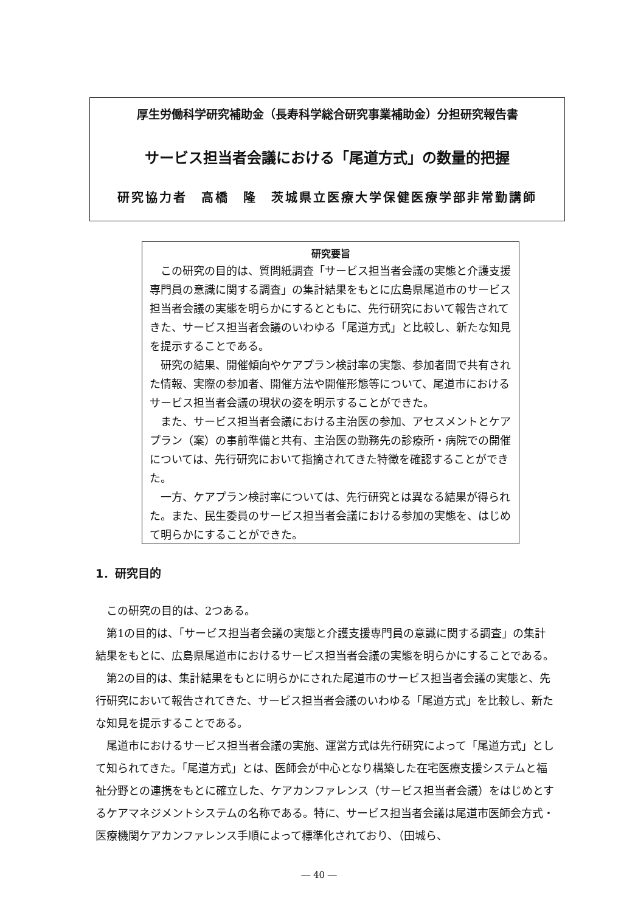厚生労働科学研究補助金（長寿科学総合研究事業補助金）分担研究報告書
サービス担当者会議における「尾道方式」の数量的把握
研究協力者　高橋　隆　茨城県立医療大学保健医療学部非常勤講師
研究要旨
この研究の目的は、質問紙調査「サービス担当者会議の実態と介護支援専門員の意識に関する調査」の集計結果をもとに広島県尾道市のサービス担当者会議の実態を明らかにするとともに、先行研究において報告されてきた、サービス担当者会議のいわゆる「尾道方式」と比較し、新たな知見を提示することである。
研究の結果、開催傾向やケアプラン検討率の実態、参加者間で共有された情報、実際の参加者、開催方法や開催形態等について、尾道市におけるサービス担当者会議の現状の姿を明示することができた。
また、サービス担当者会議における主治医の参加、アセスメントとケアプラン（案）の事前準備と共有、主治医の勤務先の診療所・病院での開催については、先行研究において指摘されてきた特徴を確認することができた。
一方、ケアプラン検討率については、先行研究とは異なる結果が得られた。また、民生委員のサービス担当者会議における参加の実態を、はじめて明らかにすることができた。
1．研究目的
この研究の目的は、2つある。
第1の目的は、「サービス担当者会議の実態と介護支援専門員の意識に関する調査」の集計結果をもとに、広島県尾道市におけるサービス担当者会議の実態を明らかにすることである。
第2の目的は、集計結果をもとに明らかにされた尾道市のサービス担当者会議の実態と、先行研究において報告されてきた、サービス担当者会議のいわゆる「尾道方式」を比較し、新たな知見を提示することである。
尾道市におけるサービス担当者会議の実施、運営方式は先行研究によって「尾道方式」として知られてきた。「尾道方式」とは、医師会が中心となり構築した在宅医療支援システムと福祉分野との連携をもとに確立した、ケアカンファレンス（サービス担当者会議）をはじめとするケアマネジメントシステムの名称である。特に、サービス担当者会議は尾道市医師会方式・医療機関ケアカンファレンス手順によって標準化されており、（田城ら、
― 40 ―